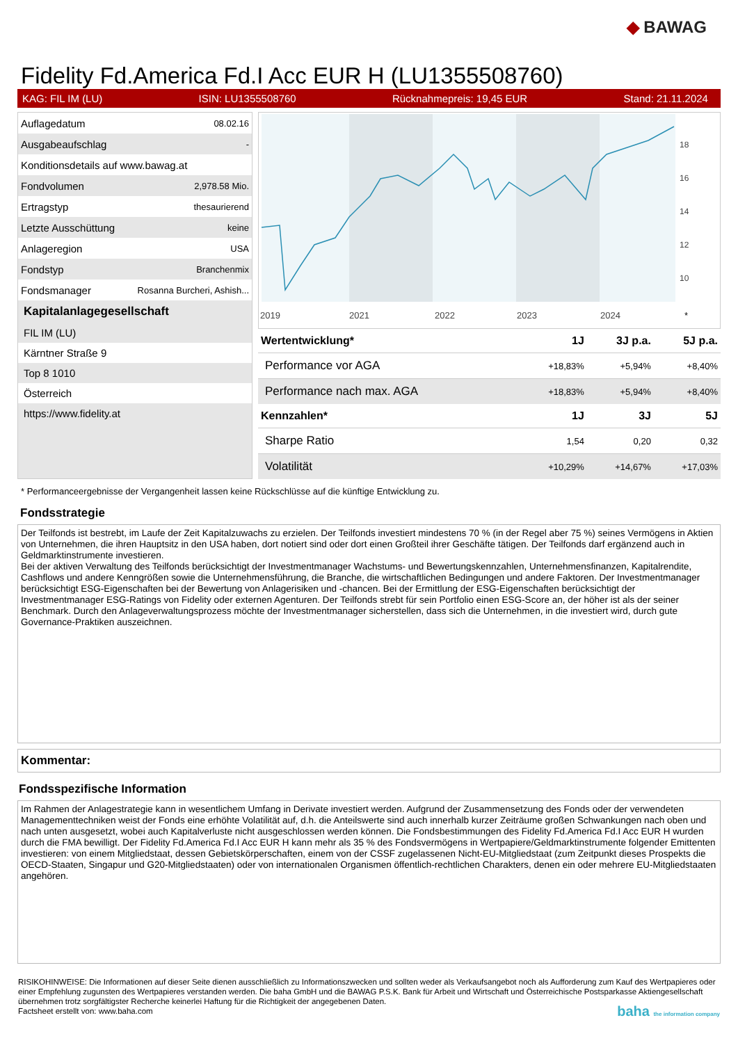◆ BAWAG
Fidelity Fd.America Fd.I Acc EUR H (LU1355508760)
KAG: FIL IM (LU) ISIN: LU1355508760 Rücknahmepreis: 19,45 EUR Stand: 21.11.2024
| Auflagedatum | 08.02.16 |
| Ausgabeaufschlag | - |
| Konditionsdetails auf www.bawag.at | |
| Fondvolumen | 2,978.58 Mio. |
| Ertragstyp | thesaurierend |
| Letzte Ausschüttung | keine |
| Anlageregion | USA |
| Fondstyp | Branchenmix |
| Fondsmanager | Rosanna Burcheri, Ashish... |
Kapitalanlagegesellschaft
FIL IM (LU)
Kärntner Straße 9
Top 8 1010
Österreich
https://www.fidelity.at
18
16
14
12
10
2019
2021
2022
2023
2024
*
| Wertentwicklung* | 1J | 3J p.a. | 5J p.a. |
| --- | --- | --- | --- |
| Performance vor AGA | +18,83% | +5,94% | +8,40% |
| Performance nach max. AGA | +18,83% | +5,94% | +8,40% |
| Kennzahlen* | 1J | 3J | 5J |
| Sharpe Ratio | 1,54 | 0,20 | 0,32 |
| Volatilität | +10,29% | +14,67% | +17,03% |
* Performanceergebnisse der Vergangenheit lassen keine Rückschlüsse auf die künftige Entwicklung zu.
Fondsstrategie
Der Teilfonds ist bestrebt, im Laufe der Zeit Kapitalzuwachs zu erzielen. Der Teilfonds investiert mindestens 70 % (in der Regel aber 75 %) seines Vermögens in Aktien von Unternehmen, die ihren Hauptsitz in den USA haben, dort notiert sind oder dort einen Großteil ihrer Geschäfte tätigen. Der Teilfonds darf ergänzend auch in Geldmarktinstrumente investieren.
Bei der aktiven Verwaltung des Teilfonds berücksichtigt der Investmentmanager Wachstums- und Bewertungskennzahlen, Unternehmensfinanzen, Kapitalrendite, Cashflows und andere Kenngrößen sowie die Unternehmensführung, die Branche, die wirtschaftlichen Bedingungen und andere Faktoren. Der Investmentmanager berücksichtigt ESG-Eigenschaften bei der Bewertung von Anlagerisiken und -chancen. Bei der Ermittlung der ESG-Eigenschaften berücksichtigt der Investmentmanager ESG-Ratings von Fidelity oder externen Agenturen. Der Teilfonds strebt für sein Portfolio einen ESG-Score an, der höher ist als der seiner Benchmark. Durch den Anlageverwaltungsprozess möchte der Investmentmanager sicherstellen, dass sich die Unternehmen, in die investiert wird, durch gute Governance-Praktiken auszeichnen.
Kommentar:
Fondsspezifische Information
Im Rahmen der Anlagestrategie kann in wesentlichem Umfang in Derivate investiert werden. Aufgrund der Zusammensetzung des Fonds oder der verwendeten Managementtechniken weist der Fonds eine erhöhte Volatilität auf, d.h. die Anteilswerte sind auch innerhalb kurzer Zeiträume großen Schwankungen nach oben und nach unten ausgesetzt, wobei auch Kapitalverluste nicht ausgeschlossen werden können. Die Fondsbestimmungen des Fidelity Fd.America Fd.I Acc EUR H wurden durch die FMA bewilligt. Der Fidelity Fd.America Fd.I Acc EUR H kann mehr als 35 % des Fondsvermögens in Wertpapiere/Geldmarktinstrumente folgender Emittenten investieren: von einem Mitgliedstaat, dessen Gebietskörperschaften, einem von der CSSF zugelassenen Nicht-EU-Mitgliedstaat (zum Zeitpunkt dieses Prospekts die OECD-Staaten, Singapur und G20-Mitgliedstaaten) oder von internationalen Organismen öffentlich-rechtlichen Charakters, denen ein oder mehrere EU-Mitgliedstaaten angehören.
RISIKOHINWEISE: Die Informationen auf dieser Seite dienen ausschließlich zu Informationszwecken und sollten weder als Verkaufsangebot noch als Aufforderung zum Kauf des Wertpapieres oder einer Empfehlung zugunsten des Wertpapieres verstanden werden. Die baha GmbH und die BAWAG P.S.K. Bank für Arbeit und Wirtschaft und Österreichische Postsparkasse Aktiengesellschaft übernehmen trotz sorgfältigster Recherche keinerlei Haftung für die Richtigkeit der angegebenen Daten.
Factsheet erstellt von: www.baha.com baha the information company